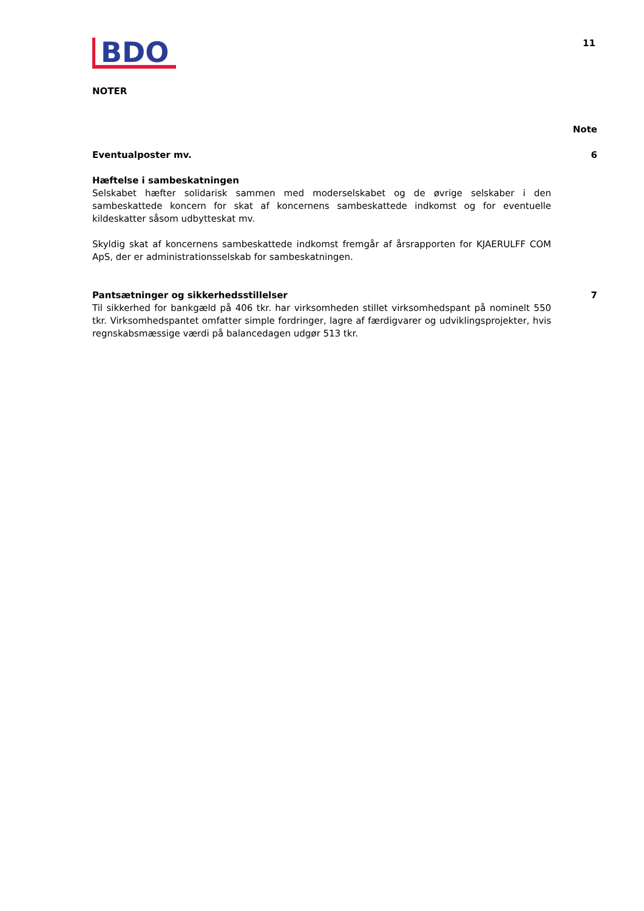BDO
11
NOTER
Note
Eventualposter mv. 6
Hæftelse i sambeskatningen
Selskabet hæfter solidarisk sammen med moderselskabet og de øvrige selskaber i den sambeskattede koncern for skat af koncernens sambeskattede indkomst og for eventuelle kildeskatter såsom udbytteskat mv.
Skyldig skat af koncernens sambeskattede indkomst fremgår af årsrapporten for KJAERULFF COM ApS, der er administrationsselskab for sambeskatningen.
Pantsætninger og sikkerhedsstillelser 7
Til sikkerhed for bankgæld på 406 tkr. har virksomheden stillet virksomhedspant på nominelt 550 tkr. Virksomhedspantet omfatter simple fordringer, lagre af færdigvarer og udviklingsprojekter, hvis regnskabsmæssige værdi på balancedagen udgør 513 tkr.